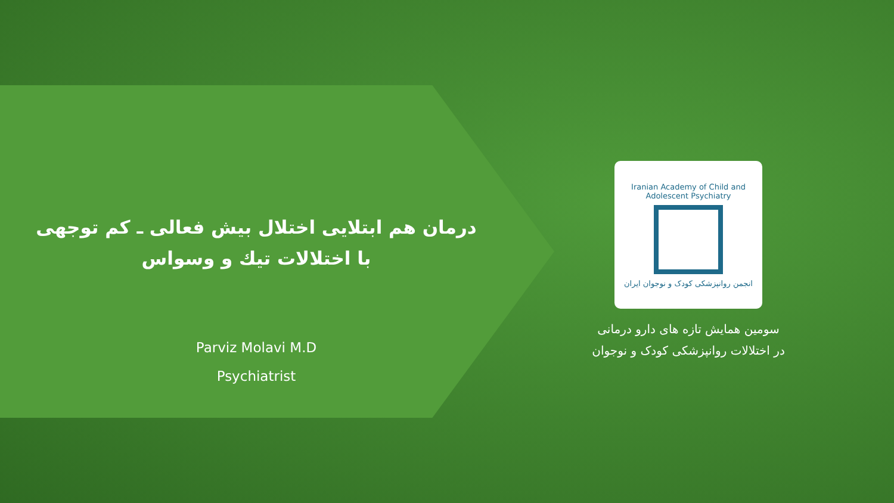درمان هم ابتلایی اختلال بیش فعالی ـ کم توجهی
با اختلالات تیك و وسواس
Parviz Molavi M.D
Psychiatrist
Iranian Academy of Child and Adolescent Psychiatry
انجمن روانپزشکی کودک و نوجوان ایران
سومین همایش تازه های دارو درمانی
در اختلالات روانپزشکی کودک و نوجوان